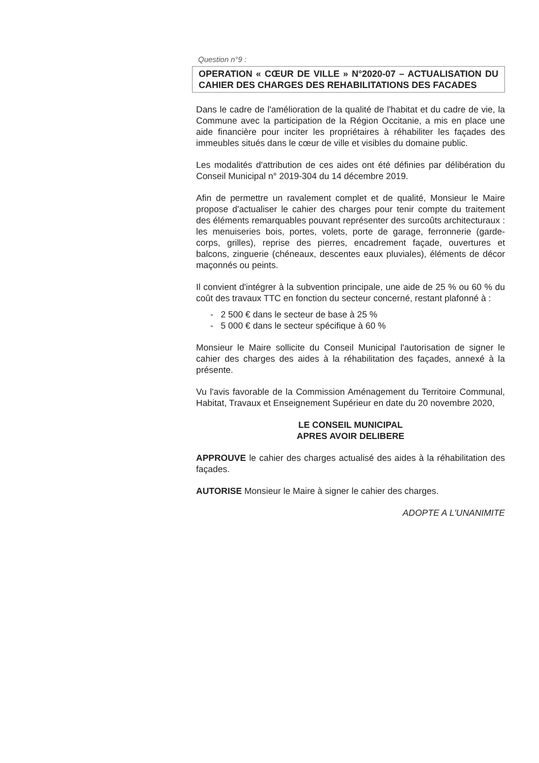Question n°9 :
OPERATION « CŒUR DE VILLE » N°2020-07 – ACTUALISATION DU CAHIER DES CHARGES DES REHABILITATIONS DES FACADES
Dans le cadre de l'amélioration de la qualité de l'habitat et du cadre de vie, la Commune avec la participation de la Région Occitanie, a mis en place une aide financière pour inciter les propriétaires à réhabiliter les façades des immeubles situés dans le cœur de ville et visibles du domaine public.
Les modalités d'attribution de ces aides ont été définies par délibération du Conseil Municipal n° 2019-304 du 14 décembre 2019.
Afin de permettre un ravalement complet et de qualité, Monsieur le Maire propose d'actualiser le cahier des charges pour tenir compte du traitement des éléments remarquables pouvant représenter des surcoûts architecturaux : les menuiseries bois, portes, volets, porte de garage, ferronnerie (garde-corps, grilles), reprise des pierres, encadrement façade, ouvertures et balcons, zinguerie (chéneaux, descentes eaux pluviales), éléments de décor maçonnés ou peints.
Il convient d'intégrer à la subvention principale, une aide de 25 % ou 60 % du coût des travaux TTC en fonction du secteur concerné, restant plafonné à :
- 2 500 € dans le secteur de base à 25 %
- 5 000 € dans le secteur spécifique à 60 %
Monsieur le Maire sollicite du Conseil Municipal l'autorisation de signer le cahier des charges des aides à la réhabilitation des façades, annexé à la présente.
Vu l'avis favorable de la Commission Aménagement du Territoire Communal, Habitat, Travaux et Enseignement Supérieur en date du 20 novembre 2020,
LE CONSEIL MUNICIPAL
APRES AVOIR DELIBERE
APPROUVE le cahier des charges actualisé des aides à la réhabilitation des façades.
AUTORISE Monsieur le Maire à signer le cahier des charges.
ADOPTE A L'UNANIMITE